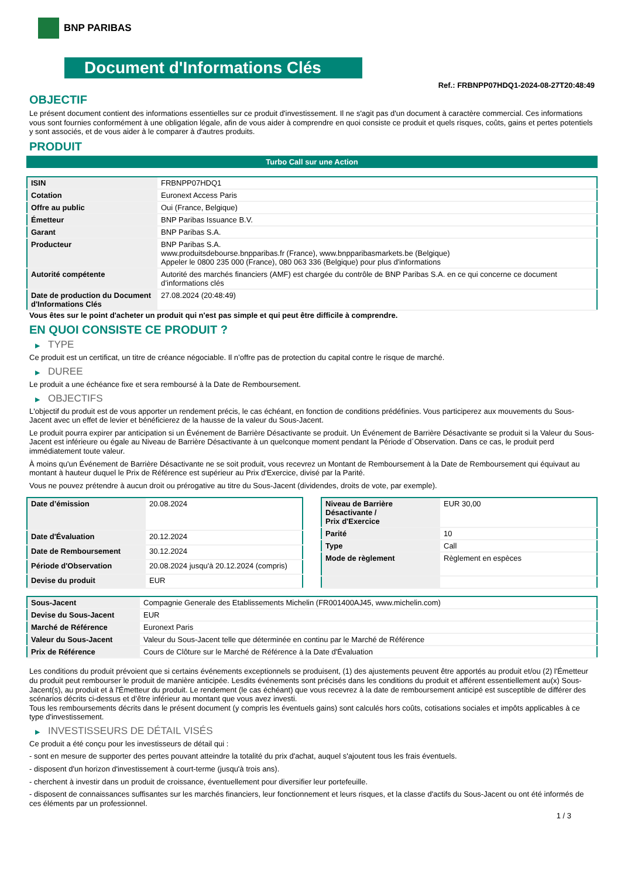BNP PARIBAS
Document d'Informations Clés
Ref.: FRBNPP07HDQ1-2024-08-27T20:48:49
OBJECTIF
Le présent document contient des informations essentielles sur ce produit d'investissement. Il ne s'agit pas d'un document à caractère commercial. Ces informations vous sont fournies conformément à une obligation légale, afin de vous aider à comprendre en quoi consiste ce produit et quels risques, coûts, gains et pertes potentiels y sont associés, et de vous aider à le comparer à d'autres produits.
PRODUIT
Turbo Call sur une Action
| ISIN | FRBNPP07HDQ1 |
| Cotation | Euronext Access Paris |
| Offre au public | Oui (France, Belgique) |
| Émetteur | BNP Paribas Issuance B.V. |
| Garant | BNP Paribas S.A. |
| Producteur | BNP Paribas S.A. www.produitsdebourse.bnpparibas.fr (France), www.bnpparibasmarkets.be (Belgique) Appeler le 0800 235 000 (France), 080 063 336 (Belgique) pour plus d'informations |
| Autorité compétente | Autorité des marchés financiers (AMF) est chargée du contrôle de BNP Paribas S.A. en ce qui concerne ce document d’informations clés |
| Date de production du Document d'Informations Clés | 27.08.2024 (20:48:49) |
Vous êtes sur le point d'acheter un produit qui n'est pas simple et qui peut être difficile à comprendre.
EN QUOI CONSISTE CE PRODUIT ?
▶ TYPE
Ce produit est un certificat, un titre de créance négociable. Il n’offre pas de protection du capital contre le risque de marché.
▶ DUREE
Le produit a une échéance fixe et sera remboursé à la Date de Remboursement.
▶ OBJECTIFS
L'objectif du produit est de vous apporter un rendement précis, le cas échéant, en fonction de conditions prédéfinies. Vous participerez aux mouvements du Sous-Jacent avec un effet de levier et bénéficierez de la hausse de la valeur du Sous-Jacent.
Le produit pourra expirer par anticipation si un Événement de Barrière Désactivante se produit. Un Événement de Barrière Désactivante se produit si la Valeur du Sous-Jacent est inférieure ou égale au Niveau de Barrière Désactivante à un quelconque moment pendant la Période d´Observation. Dans ce cas, le produit perd immédiatement toute valeur.
À moins qu'un Événement de Barrière Désactivante ne se soit produit, vous recevrez un Montant de Remboursement à la Date de Remboursement qui équivaut au montant à hauteur duquel le Prix de Référence est supérieur au Prix d'Exercice, divisé par la Parité.
Vous ne pouvez prétendre à aucun droit ou prérogative au titre du Sous-Jacent (dividendes, droits de vote, par exemple).
| Date d’émission | 20.08.2024 |
| Date d'Évaluation | 20.12.2024 |
| Date de Remboursement | 30.12.2024 |
| Période d'Observation | 20.08.2024 jusqu'à 20.12.2024 (compris) |
| Devise du produit | EUR |
| Niveau de Barrière Désactivante / Prix d'Exercice | EUR 30,00 |
| Parité | 10 |
| Type | Call |
| Mode de règlement | Règlement en espèces |
| Sous-Jacent | Compagnie Generale des Etablissements Michelin (FR001400AJ45, www.michelin.com) |
| Devise du Sous-Jacent | EUR |
| Marché de Référence | Euronext Paris |
| Valeur du Sous-Jacent | Valeur du Sous-Jacent telle que déterminée en continu par le Marché de Référence |
| Prix de Référence | Cours de Clôture sur le Marché de Référence à la Date d'Évaluation |
Les conditions du produit prévoient que si certains événements exceptionnels se produisent, (1) des ajustements peuvent être apportés au produit et/ou (2) l'Émetteur du produit peut rembourser le produit de manière anticipée. Lesdits événements sont précisés dans les conditions du produit et afférent essentiellement au(x) Sous-Jacent(s), au produit et à l'Émetteur du produit. Le rendement (le cas échéant) que vous recevrez à la date de remboursement anticipé est susceptible de différer des scénarios décrits ci-dessus et d’être inférieur au montant que vous avez investi.
Tous les remboursements décrits dans le présent document (y compris les éventuels gains) sont calculés hors coûts, cotisations sociales et impôts applicables à ce type d'investissement.
▶ INVESTISSEURS DE DÉTAIL VISÉS
Ce produit a été conçu pour les investisseurs de détail qui :
- sont en mesure de supporter des pertes pouvant atteindre la totalité du prix d'achat, auquel s'ajoutent tous les frais éventuels.
- disposent d'un horizon d'investissement à court-terme (jusqu'à trois ans).
- cherchent à investir dans un produit de croissance, éventuellement pour diversifier leur portefeuille.
- disposent de connaissances suffisantes sur les marchés financiers, leur fonctionnement et leurs risques, et la classe d'actifs du Sous-Jacent ou ont été informés de ces éléments par un professionnel.
1 / 3